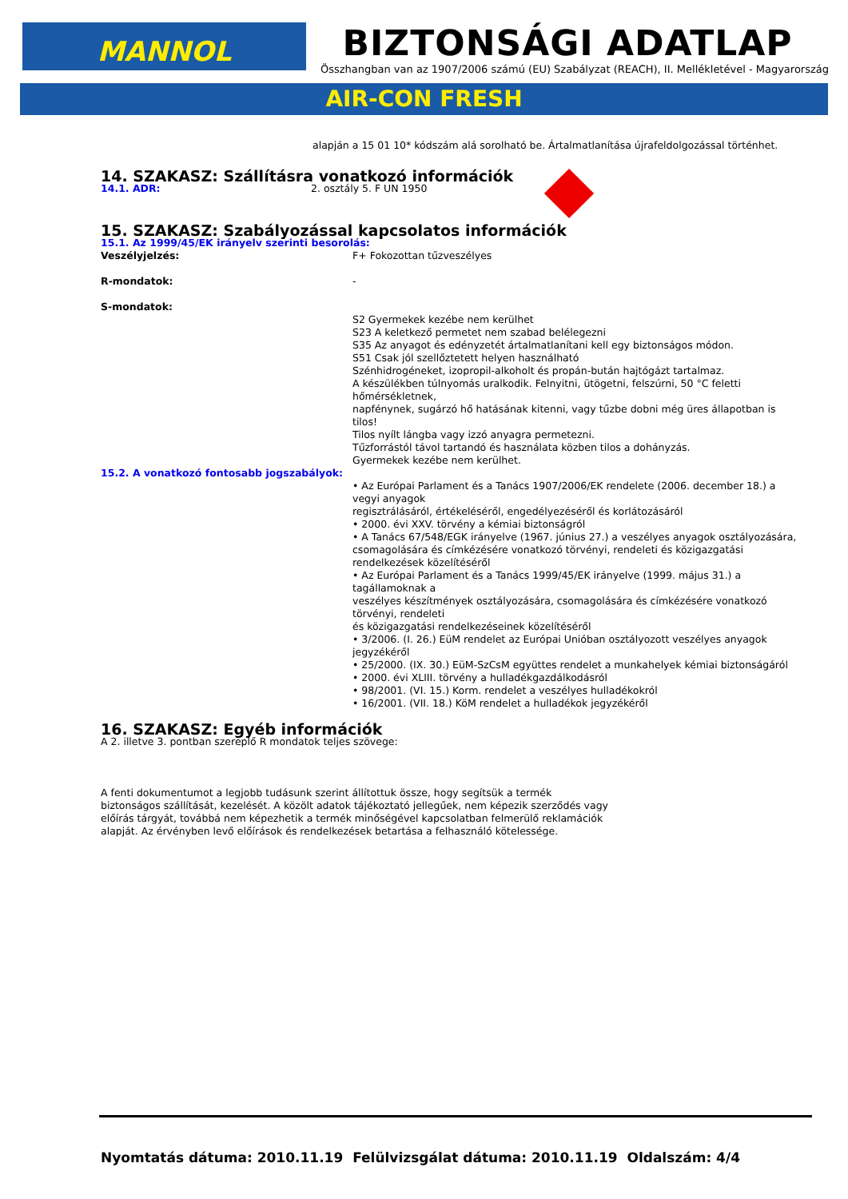MANNOL
BIZTONSÁGI ADATLAP
Összhangban van az 1907/2006 számú (EU) Szabályzat (REACH), II. Mellékletével - Magyarország
AIR-CON FRESH
alapján a 15 01 10* kódszám alá sorolható be. Ártalmatlanítása újrafeldolgozással történhet.
14. SZAKASZ: Szállításra vonatkozó információk
14.1. ADR: 2. osztály 5. F UN 1950
15. SZAKASZ: Szabályozással kapcsolatos információk
15.1. Az 1999/45/EK irányelv szerinti besorolás:
Veszélyjelzés: F+ Fokozottan tűzveszélyes
R-mondatok: -
S-mondatok:
S2 Gyermekek kezébe nem kerülhet
S23 A keletkező permetet nem szabad belélegezni
S35 Az anyagot és edényzetét ártalmatlanítani kell egy biztonságos módon.
S51 Csak jól szellőztetett helyen használható
Szénhidrogéneket, izopropil-alkoholt és propán-bután hajtógázt tartalmaz.
A készülékben túlnyomás uralkodik. Felnyitni, ütögetni, felszúrni, 50 °C feletti
hőmérsékletnek,
napfénynek, sugárzó hő hatásának kitenni, vagy tűzbe dobni még üres állapotban is tilos!
Tilos nyílt lángba vagy izzó anyagra permetezni.
Tűzforrástól távol tartandó és használata közben tilos a dohányzás.
Gyermekek kezébe nem kerülhet.
15.2. A vonatkozó fontosabb jogszabályok:
• Az Európai Parlament és a Tanács 1907/2006/EK rendelete (2006. december 18.) a vegyi anyagok
regisztrálásáról, értékeléséről, engedélyezéséről és korlátozásáról
• 2000. évi XXV. törvény a kémiai biztonságról
• A Tanács 67/548/EGK irányelve (1967. június 27.) a veszélyes anyagok osztályozására, csomagolására és címkézésére vonatkozó törvényi, rendeleti és közigazgatási rendelkezések közelítéséről
• Az Európai Parlament és a Tanács 1999/45/EK irányelve (1999. május 31.) a tagállamoknak a
veszélyes készítmények osztályozására, csomagolására és címkézésére vonatkozó törvényi, rendeleti
és közigazgatási rendelkezéseinek közelítéséről
• 3/2006. (I. 26.) EüM rendelet az Európai Unióban osztályozott veszélyes anyagok jegyzékéről
• 25/2000. (IX. 30.) EüM-SzCsM együttes rendelet a munkahelyek kémiai biztonságáról
• 2000. évi XLIII. törvény a hulladékgazdálkodásról
• 98/2001. (VI. 15.) Korm. rendelet a veszélyes hulladékokról
• 16/2001. (VII. 18.) KöM rendelet a hulladékok jegyzékéről
16. SZAKASZ: Egyéb információk
A 2. illetve 3. pontban szereplő R mondatok teljes szövege:
A fenti dokumentumot a legjobb tudásunk szerint állítottuk össze, hogy segítsük a termék biztonságos szállítását, kezelését. A közölt adatok tájékoztató jellegűek, nem képezik szerződés vagy előírás tárgyát, továbbá nem képezhetik a termék minőségével kapcsolatban felmerülő reklamációk alapját. Az érvényben levő előírások és rendelkezések betartása a felhasználó kötelessége.
Nyomtatás dátuma: 2010.11.19 Felülvizsgálat dátuma: 2010.11.19 Oldalszám: 4/4